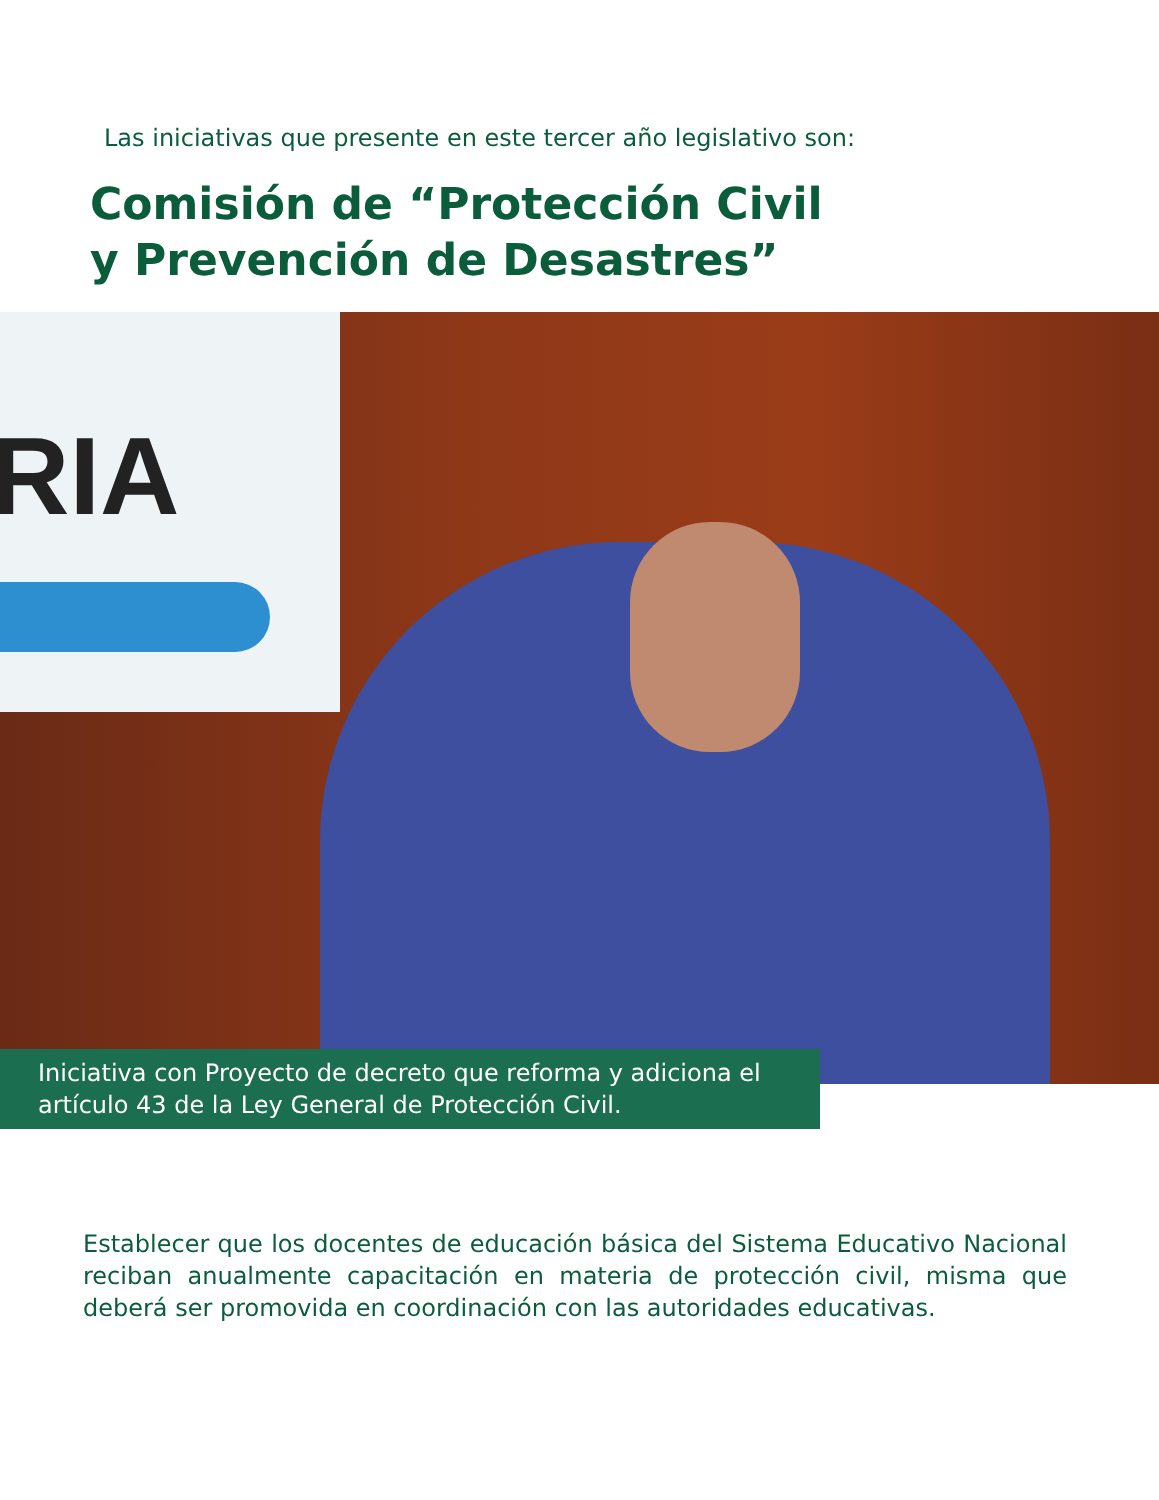Las iniciativas que presente en este tercer año legislativo son:
Comisión de “Protección Civil
y Prevención de Desastres”
RIA
Iniciativa con Proyecto de decreto que reforma y adiciona el artículo 43 de la Ley General de Protección Civil.
Establecer que los docentes de educación básica del Sistema Educativo Nacional reciban anualmente capacitación en materia de protección civil, misma que deberá ser promovida en coordinación con las autoridades educativas.